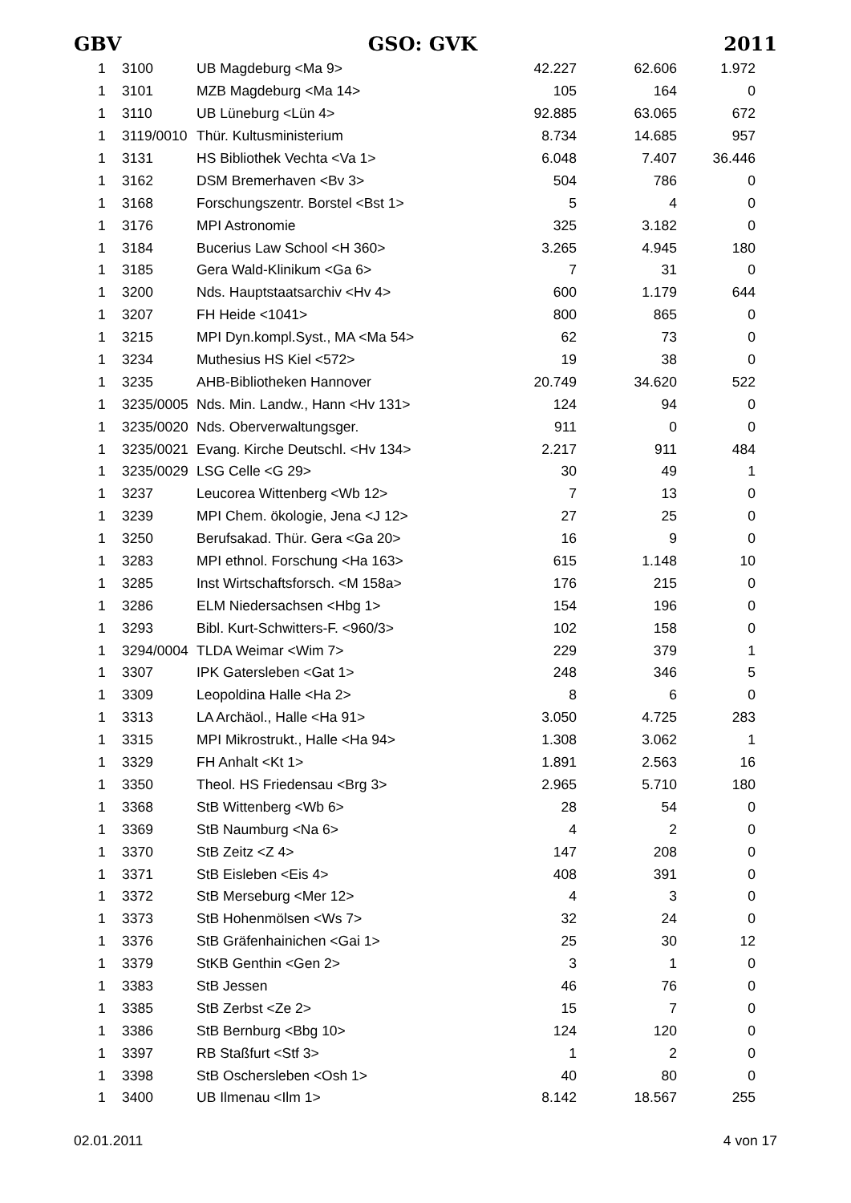GBV GSO: GVK 2011
| 1 | 3100 | UB Magdeburg <Ma 9> | 42.227 | 62.606 | 1.972 |
| 1 | 3101 | MZB Magdeburg <Ma 14> | 105 | 164 | 0 |
| 1 | 3110 | UB Lüneburg <Lün 4> | 92.885 | 63.065 | 672 |
| 1 | 3119/0010 | Thür. Kultusministerium | 8.734 | 14.685 | 957 |
| 1 | 3131 | HS Bibliothek Vechta <Va 1> | 6.048 | 7.407 | 36.446 |
| 1 | 3162 | DSM Bremerhaven <Bv 3> | 504 | 786 | 0 |
| 1 | 3168 | Forschungszentr. Borstel <Bst 1> | 5 | 4 | 0 |
| 1 | 3176 | MPI Astronomie | 325 | 3.182 | 0 |
| 1 | 3184 | Bucerius Law School <H 360> | 3.265 | 4.945 | 180 |
| 1 | 3185 | Gera Wald-Klinikum <Ga 6> | 7 | 31 | 0 |
| 1 | 3200 | Nds. Hauptstaatsarchiv <Hv 4> | 600 | 1.179 | 644 |
| 1 | 3207 | FH Heide <1041> | 800 | 865 | 0 |
| 1 | 3215 | MPI Dyn.kompl.Syst., MA <Ma 54> | 62 | 73 | 0 |
| 1 | 3234 | Muthesius HS Kiel <572> | 19 | 38 | 0 |
| 1 | 3235 | AHB-Bibliotheken Hannover | 20.749 | 34.620 | 522 |
| 1 | 3235/0005 | Nds. Min. Landw., Hann <Hv 131> | 124 | 94 | 0 |
| 1 | 3235/0020 | Nds. Oberverwaltungsger. | 911 | 0 | 0 |
| 1 | 3235/0021 | Evang. Kirche Deutschl. <Hv 134> | 2.217 | 911 | 484 |
| 1 | 3235/0029 | LSG Celle <G 29> | 30 | 49 | 1 |
| 1 | 3237 | Leucorea Wittenberg <Wb 12> | 7 | 13 | 0 |
| 1 | 3239 | MPI Chem. ökologie, Jena <J 12> | 27 | 25 | 0 |
| 1 | 3250 | Berufsakad. Thür. Gera <Ga 20> | 16 | 9 | 0 |
| 1 | 3283 | MPI ethnol. Forschung <Ha 163> | 615 | 1.148 | 10 |
| 1 | 3285 | Inst Wirtschaftsforsch. <M 158a> | 176 | 215 | 0 |
| 1 | 3286 | ELM Niedersachsen <Hbg 1> | 154 | 196 | 0 |
| 1 | 3293 | Bibl. Kurt-Schwitters-F. <960/3> | 102 | 158 | 0 |
| 1 | 3294/0004 | TLDA Weimar <Wim 7> | 229 | 379 | 1 |
| 1 | 3307 | IPK Gatersleben <Gat 1> | 248 | 346 | 5 |
| 1 | 3309 | Leopoldina Halle <Ha 2> | 8 | 6 | 0 |
| 1 | 3313 | LA Archäol., Halle <Ha 91> | 3.050 | 4.725 | 283 |
| 1 | 3315 | MPI Mikrostrukt., Halle <Ha 94> | 1.308 | 3.062 | 1 |
| 1 | 3329 | FH Anhalt <Kt 1> | 1.891 | 2.563 | 16 |
| 1 | 3350 | Theol. HS Friedensau <Brg 3> | 2.965 | 5.710 | 180 |
| 1 | 3368 | StB Wittenberg <Wb 6> | 28 | 54 | 0 |
| 1 | 3369 | StB Naumburg <Na 6> | 4 | 2 | 0 |
| 1 | 3370 | StB Zeitz <Z 4> | 147 | 208 | 0 |
| 1 | 3371 | StB Eisleben <Eis 4> | 408 | 391 | 0 |
| 1 | 3372 | StB Merseburg <Mer 12> | 4 | 3 | 0 |
| 1 | 3373 | StB Hohenmölsen <Ws 7> | 32 | 24 | 0 |
| 1 | 3376 | StB Gräfenhainichen <Gai 1> | 25 | 30 | 12 |
| 1 | 3379 | StKB Genthin <Gen 2> | 3 | 1 | 0 |
| 1 | 3383 | StB Jessen | 46 | 76 | 0 |
| 1 | 3385 | StB Zerbst <Ze 2> | 15 | 7 | 0 |
| 1 | 3386 | StB Bernburg <Bbg 10> | 124 | 120 | 0 |
| 1 | 3397 | RB Staßfurt <Stf 3> | 1 | 2 | 0 |
| 1 | 3398 | StB Oschersleben <Osh 1> | 40 | 80 | 0 |
| 1 | 3400 | UB Ilmenau <Ilm 1> | 8.142 | 18.567 | 255 |
02.01.2011 4 von 17